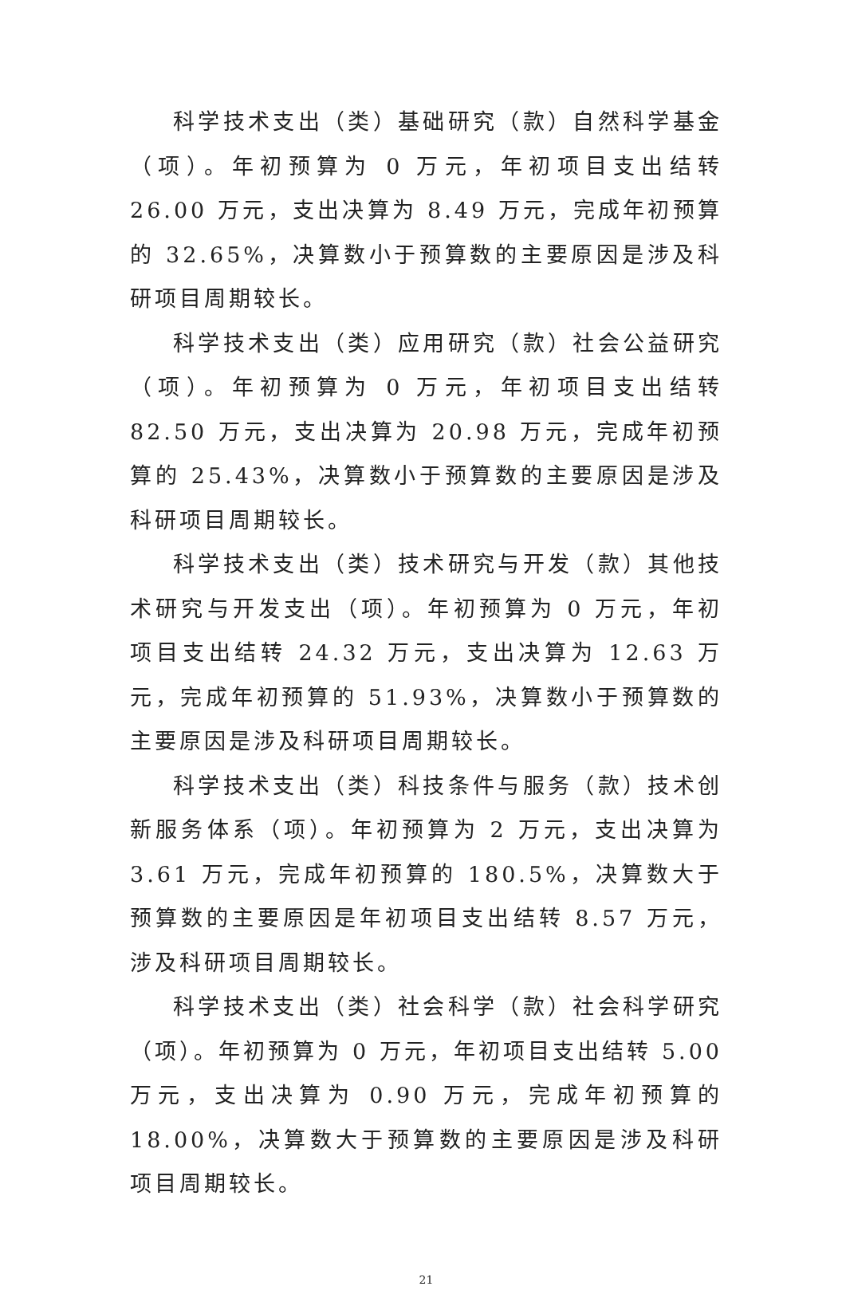科学技术支出（类）基础研究（款）自然科学基金（项）。年初预算为 0 万元，年初项目支出结转 26.00 万元，支出决算为 8.49 万元，完成年初预算的 32.65%，决算数小于预算数的主要原因是涉及科研项目周期较长。
科学技术支出（类）应用研究（款）社会公益研究（项）。年初预算为 0 万元，年初项目支出结转 82.50 万元，支出决算为 20.98 万元，完成年初预算的 25.43%，决算数小于预算数的主要原因是涉及科研项目周期较长。
科学技术支出（类）技术研究与开发（款）其他技术研究与开发支出（项）。年初预算为 0 万元，年初项目支出结转 24.32 万元，支出决算为 12.63 万元，完成年初预算的 51.93%，决算数小于预算数的主要原因是涉及科研项目周期较长。
科学技术支出（类）科技条件与服务（款）技术创新服务体系（项）。年初预算为 2 万元，支出决算为 3.61 万元，完成年初预算的 180.5%，决算数大于预算数的主要原因是年初项目支出结转 8.57 万元，涉及科研项目周期较长。
科学技术支出（类）社会科学（款）社会科学研究（项）。年初预算为 0 万元，年初项目支出结转 5.00 万元，支出决算为 0.90 万元，完成年初预算的 18.00%，决算数大于预算数的主要原因是涉及科研项目周期较长。
21